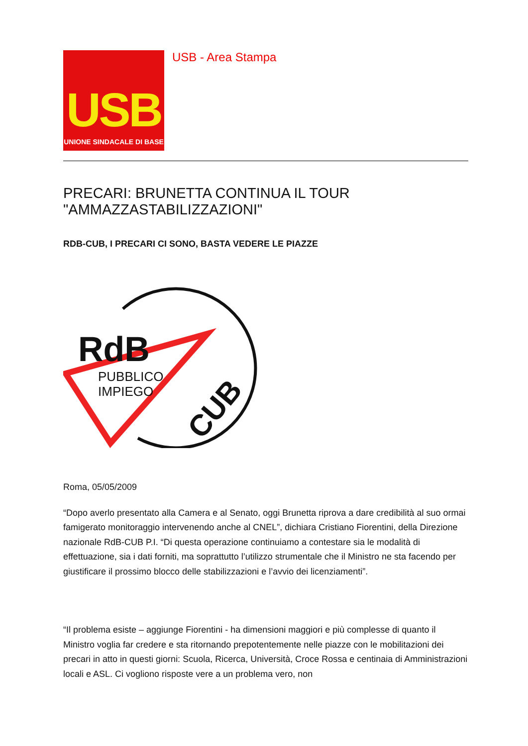USB
UNIONE SINDACALE DI BASE
USB - Area Stampa
PRECARI: BRUNETTA CONTINUA IL TOUR "AMMAZZASTABILIZZAZIONI"
RDB-CUB, I PRECARI CI SONO, BASTA VEDERE LE PIAZZE
RdB
PUBBLICO
IMPIEGO
CUB
Roma, 05/05/2009
“Dopo averlo presentato alla Camera e al Senato, oggi Brunetta riprova a dare credibilità al suo ormai famigerato monitoraggio intervenendo anche al CNEL”, dichiara Cristiano Fiorentini, della Direzione nazionale RdB-CUB P.I. “Di questa operazione continuiamo a contestare sia le modalità di effettuazione, sia i dati forniti, ma soprattutto l’utilizzo strumentale che il Ministro ne sta facendo per giustificare il prossimo blocco delle stabilizzazioni e l’avvio dei licenziamenti”.
“Il problema esiste – aggiunge Fiorentini - ha dimensioni maggiori e più complesse di quanto il Ministro voglia far credere e sta ritornando prepotentemente nelle piazze con le mobilitazioni dei precari in atto in questi giorni: Scuola, Ricerca, Università, Croce Rossa e centinaia di Amministrazioni locali e ASL. Ci vogliono risposte vere a un problema vero, non